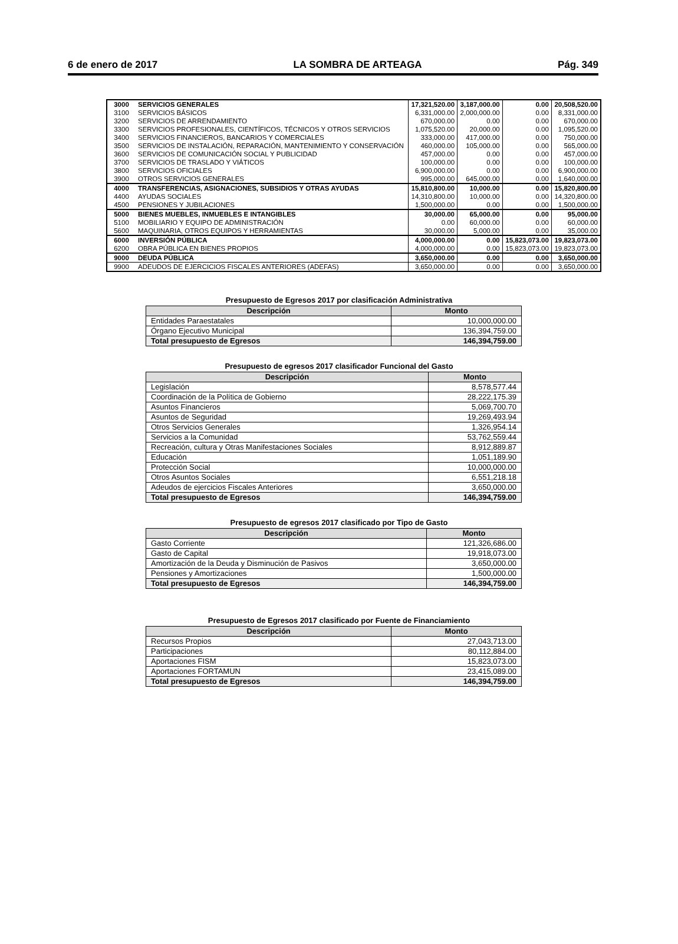6 de enero de 2017 LA SOMBRA DE ARTEAGA Pág. 349
| 3000 | SERVICIOS GENERALES | 17,321,520.00 | 3,187,000.00 | 0.00 | 20,508,520.00 |
| 3100 | SERVICIOS BÁSICOS | 6,331,000.00 | 2,000,000.00 | 0.00 | 8,331,000.00 |
| 3200 | SERVICIOS DE ARRENDAMIENTO | 670,000.00 | 0.00 | 0.00 | 670,000.00 |
| 3300 | SERVICIOS PROFESIONALES, CIENTÍFICOS, TÉCNICOS Y OTROS SERVICIOS | 1,075,520.00 | 20,000.00 | 0.00 | 1,095,520.00 |
| 3400 | SERVICIOS FINANCIEROS, BANCARIOS Y COMERCIALES | 333,000.00 | 417,000.00 | 0.00 | 750,000.00 |
| 3500 | SERVICIOS DE INSTALACIÓN, REPARACIÓN, MANTENIMIENTO Y CONSERVACIÓN | 460,000.00 | 105,000.00 | 0.00 | 565,000.00 |
| 3600 | SERVICIOS DE COMUNICACIÓN SOCIAL Y PUBLICIDAD | 457,000.00 | 0.00 | 0.00 | 457,000.00 |
| 3700 | SERVICIOS DE TRASLADO Y VIÁTICOS | 100,000.00 | 0.00 | 0.00 | 100,000.00 |
| 3800 | SERVICIOS OFICIALES | 6,900,000.00 | 0.00 | 0.00 | 6,900,000.00 |
| 3900 | OTROS SERVICIOS GENERALES | 995,000.00 | 645,000.00 | 0.00 | 1,640,000.00 |
| 4000 | TRANSFERENCIAS, ASIGNACIONES, SUBSIDIOS Y OTRAS AYUDAS | 15,810,800.00 | 10,000.00 | 0.00 | 15,820,800.00 |
| 4400 | AYUDAS SOCIALES | 14,310,800.00 | 10,000.00 | 0.00 | 14,320,800.00 |
| 4500 | PENSIONES Y JUBILACIONES | 1,500,000.00 | 0.00 | 0.00 | 1,500,000.00 |
| 5000 | BIENES MUEBLES, INMUEBLES E INTANGIBLES | 30,000.00 | 65,000.00 | 0.00 | 95,000.00 |
| 5100 | MOBILIARIO Y EQUIPO DE ADMINISTRACIÓN | 0.00 | 60,000.00 | 0.00 | 60,000.00 |
| 5600 | MAQUINARIA, OTROS EQUIPOS Y HERRAMIENTAS | 30,000.00 | 5,000.00 | 0.00 | 35,000.00 |
| 6000 | INVERSIÓN PÚBLICA | 4,000,000.00 | 0.00 | 15,823,073.00 | 19,823,073.00 |
| 6200 | OBRA PÚBLICA EN BIENES PROPIOS | 4,000,000.00 | 0.00 | 15,823,073.00 | 19,823,073.00 |
| 9000 | DEUDA PÚBLICA | 3,650,000.00 | 0.00 | 0.00 | 3,650,000.00 |
| 9900 | ADEUDOS DE EJERCICIOS FISCALES ANTERIORES (ADEFAS) | 3,650,000.00 | 0.00 | 0.00 | 3,650,000.00 |
Presupuesto de Egresos 2017 por clasificación Administrativa
| Descripción | Monto |
| --- | --- |
| Entidades Paraestatales | 10,000,000.00 |
| Órgano Ejecutivo Municipal | 136,394,759.00 |
| Total presupuesto de Egresos | 146,394,759.00 |
Presupuesto de egresos 2017 clasificador Funcional del Gasto
| Descripción | Monto |
| --- | --- |
| Legislación | 8,578,577.44 |
| Coordinación de la Política de Gobierno | 28,222,175.39 |
| Asuntos Financieros | 5,069,700.70 |
| Asuntos de Seguridad | 19,269,493.94 |
| Otros Servicios Generales | 1,326,954.14 |
| Servicios a la Comunidad | 53,762,559.44 |
| Recreación, cultura y Otras Manifestaciones Sociales | 8,912,889.87 |
| Educación | 1,051,189.90 |
| Protección Social | 10,000,000.00 |
| Otros Asuntos Sociales | 6,551,218.18 |
| Adeudos de ejercicios Fiscales Anteriores | 3,650,000.00 |
| Total presupuesto de Egresos | 146,394,759.00 |
Presupuesto de egresos 2017 clasificado por Tipo de Gasto
| Descripción | Monto |
| --- | --- |
| Gasto Corriente | 121,326,686.00 |
| Gasto de Capital | 19,918,073.00 |
| Amortización de la Deuda y Disminución de Pasivos | 3,650,000.00 |
| Pensiones y Amortizaciones | 1,500,000.00 |
| Total presupuesto de Egresos | 146,394,759.00 |
Presupuesto de Egresos 2017 clasificado por Fuente de Financiamiento
| Descripción | Monto |
| --- | --- |
| Recursos Propios | 27,043,713.00 |
| Participaciones | 80,112,884.00 |
| Aportaciones FISM | 15,823,073.00 |
| Aportaciones FORTAMUN | 23,415,089.00 |
| Total presupuesto de Egresos | 146,394,759.00 |